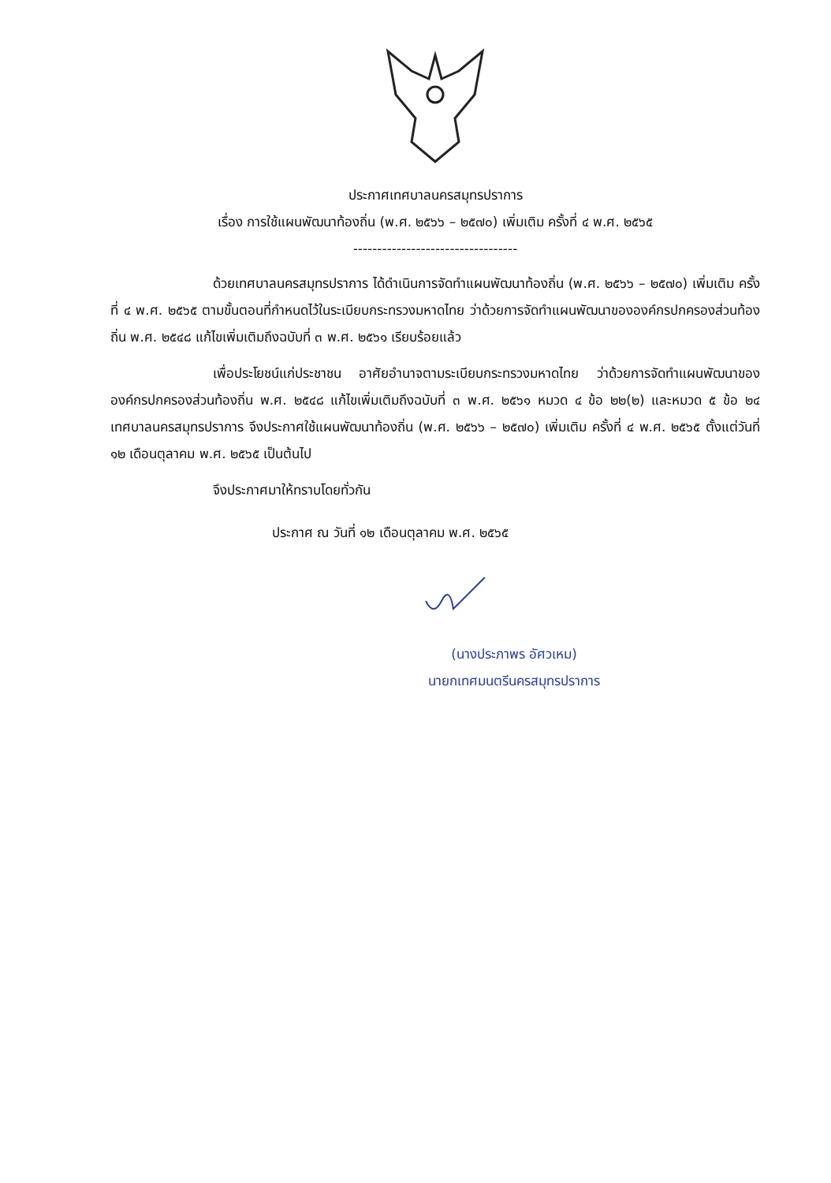ประกาศเทศบาลนครสมุทรปราการ
เรื่อง การใช้แผนพัฒนาท้องถิ่น (พ.ศ. ๒๕๖๖ – ๒๕๗๐) เพิ่มเติม ครั้งที่ ๔ พ.ศ. ๒๕๖๕
----------------------------------
ด้วยเทศบาลนครสมุทรปราการ ได้ดำเนินการจัดทำแผนพัฒนาท้องถิ่น (พ.ศ. ๒๕๖๖ – ๒๕๗๐) เพิ่มเติม ครั้งที่ ๔ พ.ศ. ๒๕๖๕ ตามขั้นตอนที่กำหนดไว้ในระเบียบกระทรวงมหาดไทย ว่าด้วยการจัดทำแผนพัฒนาขององค์กรปกครองส่วนท้องถิ่น พ.ศ. ๒๕๔๘ แก้ไขเพิ่มเติมถึงฉบับที่ ๓ พ.ศ. ๒๕๖๑ เรียบร้อยแล้ว
เพื่อประโยชน์แก่ประชาชน อาศัยอำนาจตามระเบียบกระทรวงมหาดไทย ว่าด้วยการจัดทำแผนพัฒนาขององค์กรปกครองส่วนท้องถิ่น พ.ศ. ๒๕๔๘ แก้ไขเพิ่มเติมถึงฉบับที่ ๓ พ.ศ. ๒๕๖๑ หมวด ๔ ข้อ ๒๒(๒) และหมวด ๕ ข้อ ๒๔ เทศบาลนครสมุทรปราการ จึงประกาศใช้แผนพัฒนาท้องถิ่น (พ.ศ. ๒๕๖๖ – ๒๕๗๐) เพิ่มเติม ครั้งที่ ๔ พ.ศ. ๒๕๖๕ ตั้งแต่วันที่ ๑๒ เดือนตุลาคม พ.ศ. ๒๕๖๕ เป็นต้นไป
จึงประกาศมาให้ทราบโดยทั่วกัน
ประกาศ ณ วันที่ ๑๒ เดือนตุลาคม พ.ศ. ๒๕๖๕
(นางประภาพร อัศวเหม)
นายกเทศมนตรีนครสมุทรปราการ